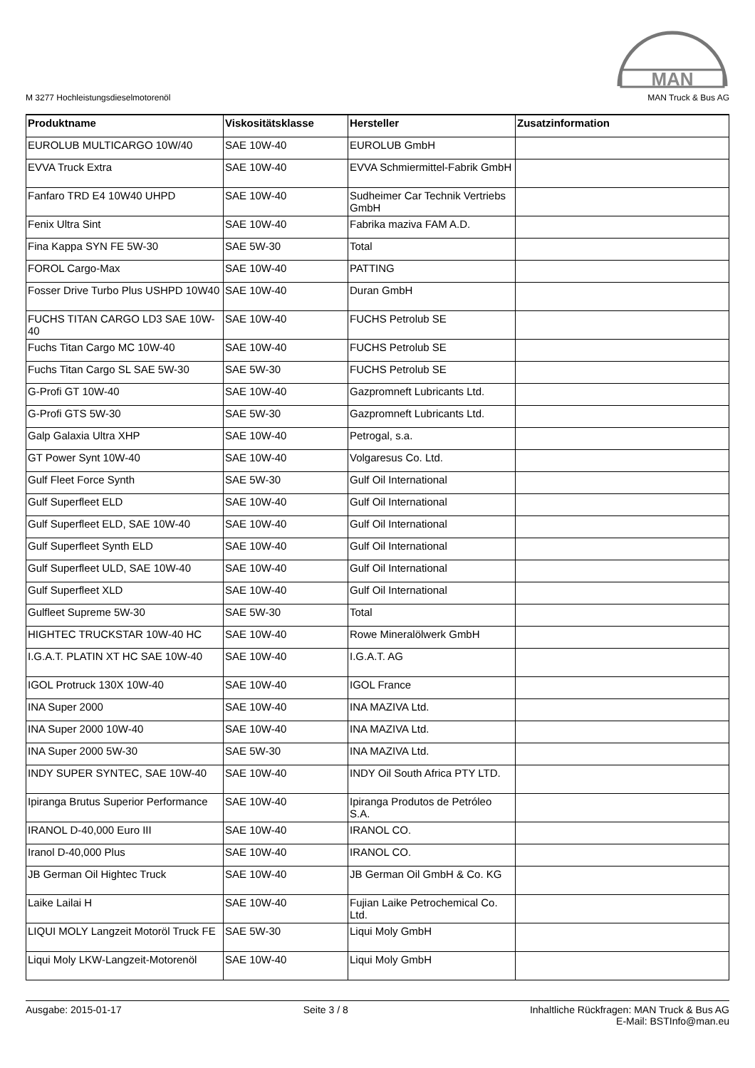MAN
M 3277 Hochleistungsdieselmotorenöl
MAN Truck & Bus AG
| Produktname | Viskositätsklasse | Hersteller | Zusatzinformation |
| --- | --- | --- | --- |
| EUROLUB MULTICARGO 10W/40 | SAE 10W-40 | EUROLUB GmbH | |
| EVVA Truck Extra | SAE 10W-40 | EVVA Schmiermittel-Fabrik GmbH | |
| Fanfaro TRD E4 10W40 UHPD | SAE 10W-40 | Sudheimer Car Technik Vertriebs GmbH | |
| Fenix Ultra Sint | SAE 10W-40 | Fabrika maziva FAM A.D. | |
| Fina Kappa SYN FE 5W-30 | SAE 5W-30 | Total | |
| FOROL Cargo-Max | SAE 10W-40 | PATTING | |
| Fosser Drive Turbo Plus USHPD 10W40 | SAE 10W-40 | Duran GmbH | |
| FUCHS TITAN CARGO LD3 SAE 10W-40 | SAE 10W-40 | FUCHS Petrolub SE | |
| Fuchs Titan Cargo MC 10W-40 | SAE 10W-40 | FUCHS Petrolub SE | |
| Fuchs Titan Cargo SL SAE 5W-30 | SAE 5W-30 | FUCHS Petrolub SE | |
| G-Profi GT 10W-40 | SAE 10W-40 | Gazpromneft Lubricants Ltd. | |
| G-Profi GTS 5W-30 | SAE 5W-30 | Gazpromneft Lubricants Ltd. | |
| Galp Galaxia Ultra XHP | SAE 10W-40 | Petrogal, s.a. | |
| GT Power Synt 10W-40 | SAE 10W-40 | Volgaresus Co. Ltd. | |
| Gulf Fleet Force Synth | SAE 5W-30 | Gulf Oil International | |
| Gulf Superfleet ELD | SAE 10W-40 | Gulf Oil International | |
| Gulf Superfleet ELD, SAE 10W-40 | SAE 10W-40 | Gulf Oil International | |
| Gulf Superfleet Synth ELD | SAE 10W-40 | Gulf Oil International | |
| Gulf Superfleet ULD, SAE 10W-40 | SAE 10W-40 | Gulf Oil International | |
| Gulf Superfleet XLD | SAE 10W-40 | Gulf Oil International | |
| Gulfleet Supreme 5W-30 | SAE 5W-30 | Total | |
| HIGHTEC TRUCKSTAR 10W-40 HC | SAE 10W-40 | Rowe Mineralölwerk GmbH | |
| I.G.A.T. PLATIN XT HC SAE 10W-40 | SAE 10W-40 | I.G.A.T. AG | |
| IGOL Protruck 130X 10W-40 | SAE 10W-40 | IGOL France | |
| INA Super 2000 | SAE 10W-40 | INA MAZIVA Ltd. | |
| INA Super 2000 10W-40 | SAE 10W-40 | INA MAZIVA Ltd. | |
| INA Super 2000 5W-30 | SAE 5W-30 | INA MAZIVA Ltd. | |
| INDY SUPER SYNTEC, SAE 10W-40 | SAE 10W-40 | INDY Oil South Africa PTY LTD. | |
| Ipiranga Brutus Superior Performance | SAE 10W-40 | Ipiranga Produtos de Petróleo S.A. | |
| IRANOL D-40,000 Euro III | SAE 10W-40 | IRANOL CO. | |
| Iranol D-40,000 Plus | SAE 10W-40 | IRANOL CO. | |
| JB German Oil Hightec Truck | SAE 10W-40 | JB German Oil GmbH & Co. KG | |
| Laike Lailai H | SAE 10W-40 | Fujian Laike Petrochemical Co. Ltd. | |
| LIQUI MOLY Langzeit Motoröl Truck FE | SAE 5W-30 | Liqui Moly GmbH | |
| Liqui Moly LKW-Langzeit-Motorenöl | SAE 10W-40 | Liqui Moly GmbH | |
Ausgabe: 2015-01-17 Seite 3 / 8 Inhaltliche Rückfragen: MAN Truck & Bus AG
E-Mail: BSTInfo@man.eu